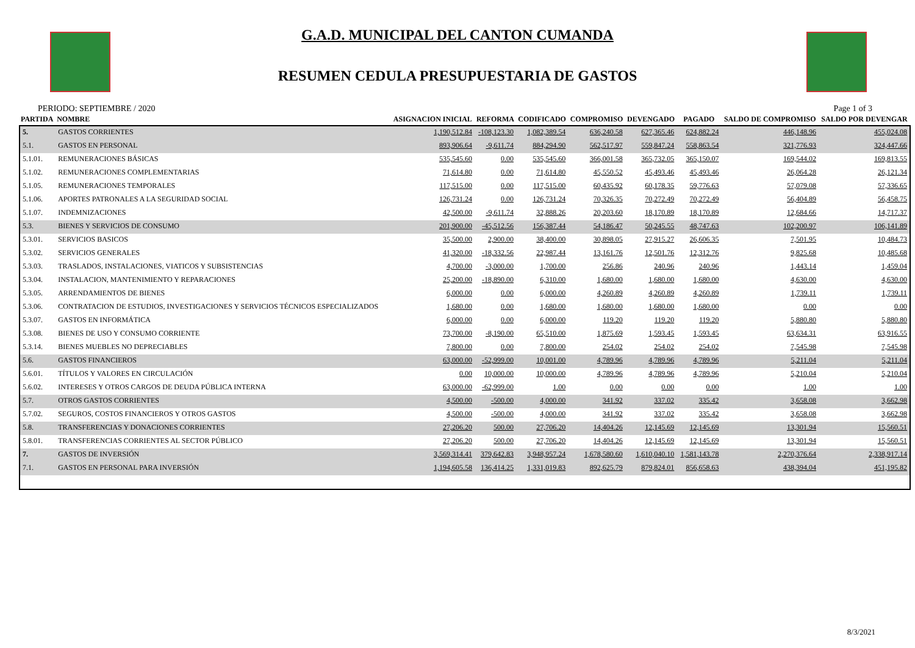G.A.D. MUNICIPAL DEL CANTON CUMANDA
RESUMEN CEDULA PRESUPUESTARIA DE GASTOS
PERIODO: SEPTIEMBRE / 2020 Page 1 of 3
| PARTIDA | NOMBRE | ASIGNACION INICIAL | REFORMA | CODIFICADO | COMPROMISO | DEVENGADO | PAGADO | SALDO DE COMPROMISO | SALDO POR DEVENGAR |
| --- | --- | --- | --- | --- | --- | --- | --- | --- | --- |
| 5. | GASTOS CORRIENTES | 1,190,512.84 | -108,123.30 | 1,082,389.54 | 636,240.58 | 627,365.46 | 624,882.24 | 446,148.96 | 455,024.08 |
| 5.1. | GASTOS EN PERSONAL | 893,906.64 | -9,611.74 | 884,294.90 | 562,517.97 | 559,847.24 | 558,863.54 | 321,776.93 | 324,447.66 |
| 5.1.01. | REMUNERACIONES BÁSICAS | 535,545.60 | 0.00 | 535,545.60 | 366,001.58 | 365,732.05 | 365,150.07 | 169,544.02 | 169,813.55 |
| 5.1.02. | REMUNERACIONES COMPLEMENTARIAS | 71,614.80 | 0.00 | 71,614.80 | 45,550.52 | 45,493.46 | 45,493.46 | 26,064.28 | 26,121.34 |
| 5.1.05. | REMUNERACIONES TEMPORALES | 117,515.00 | 0.00 | 117,515.00 | 60,435.92 | 60,178.35 | 59,776.63 | 57,079.08 | 57,336.65 |
| 5.1.06. | APORTES PATRONALES A LA SEGURIDAD SOCIAL | 126,731.24 | 0.00 | 126,731.24 | 70,326.35 | 70,272.49 | 70,272.49 | 56,404.89 | 56,458.75 |
| 5.1.07. | INDEMNIZACIONES | 42,500.00 | -9,611.74 | 32,888.26 | 20,203.60 | 18,170.89 | 18,170.89 | 12,684.66 | 14,717.37 |
| 5.3. | BIENES Y SERVICIOS DE CONSUMO | 201,900.00 | -45,512.56 | 156,387.44 | 54,186.47 | 50,245.55 | 48,747.63 | 102,200.97 | 106,141.89 |
| 5.3.01. | SERVICIOS BASICOS | 35,500.00 | 2,900.00 | 38,400.00 | 30,898.05 | 27,915.27 | 26,606.35 | 7,501.95 | 10,484.73 |
| 5.3.02. | SERVICIOS GENERALES | 41,320.00 | -18,332.56 | 22,987.44 | 13,161.76 | 12,501.76 | 12,312.76 | 9,825.68 | 10,485.68 |
| 5.3.03. | TRASLADOS, INSTALACIONES, VIATICOS Y SUBSISTENCIAS | 4,700.00 | -3,000.00 | 1,700.00 | 256.86 | 240.96 | 240.96 | 1,443.14 | 1,459.04 |
| 5.3.04. | INSTALACION, MANTENIMIENTO Y REPARACIONES | 25,200.00 | -18,890.00 | 6,310.00 | 1,680.00 | 1,680.00 | 1,680.00 | 4,630.00 | 4,630.00 |
| 5.3.05. | ARRENDAMIENTOS DE BIENES | 6,000.00 | 0.00 | 6,000.00 | 4,260.89 | 4,260.89 | 4,260.89 | 1,739.11 | 1,739.11 |
| 5.3.06. | CONTRATACION DE ESTUDIOS, INVESTIGACIONES Y SERVICIOS TÉCNICOS ESPECIALIZADOS | 1,680.00 | 0.00 | 1,680.00 | 1,680.00 | 1,680.00 | 1,680.00 | 0.00 | 0.00 |
| 5.3.07. | GASTOS EN INFORMÁTICA | 6,000.00 | 0.00 | 6,000.00 | 119.20 | 119.20 | 119.20 | 5,880.80 | 5,880.80 |
| 5.3.08. | BIENES DE USO Y CONSUMO CORRIENTE | 73,700.00 | -8,190.00 | 65,510.00 | 1,875.69 | 1,593.45 | 1,593.45 | 63,634.31 | 63,916.55 |
| 5.3.14. | BIENES MUEBLES NO DEPRECIABLES | 7,800.00 | 0.00 | 7,800.00 | 254.02 | 254.02 | 254.02 | 7,545.98 | 7,545.98 |
| 5.6. | GASTOS FINANCIEROS | 63,000.00 | -52,999.00 | 10,001.00 | 4,789.96 | 4,789.96 | 4,789.96 | 5,211.04 | 5,211.04 |
| 5.6.01. | TÍTULOS Y VALORES EN CIRCULACIÓN | 0.00 | 10,000.00 | 10,000.00 | 4,789.96 | 4,789.96 | 4,789.96 | 5,210.04 | 5,210.04 |
| 5.6.02. | INTERESES Y OTROS CARGOS DE DEUDA PÚBLICA INTERNA | 63,000.00 | -62,999.00 | 1.00 | 0.00 | 0.00 | 0.00 | 1.00 | 1.00 |
| 5.7. | OTROS GASTOS CORRIENTES | 4,500.00 | -500.00 | 4,000.00 | 341.92 | 337.02 | 335.42 | 3,658.08 | 3,662.98 |
| 5.7.02. | SEGUROS, COSTOS FINANCIEROS Y OTROS GASTOS | 4,500.00 | -500.00 | 4,000.00 | 341.92 | 337.02 | 335.42 | 3,658.08 | 3,662.98 |
| 5.8. | TRANSFERENCIAS Y DONACIONES CORRIENTES | 27,206.20 | 500.00 | 27,706.20 | 14,404.26 | 12,145.69 | 12,145.69 | 13,301.94 | 15,560.51 |
| 5.8.01. | TRANSFERENCIAS CORRIENTES AL SECTOR PÚBLICO | 27,206.20 | 500.00 | 27,706.20 | 14,404.26 | 12,145.69 | 12,145.69 | 13,301.94 | 15,560.51 |
| 7. | GASTOS DE INVERSIÓN | 3,569,314.41 | 379,642.83 | 3,948,957.24 | 1,678,580.60 | 1,610,040.10 | 1,581,143.78 | 2,270,376.64 | 2,338,917.14 |
| 7.1. | GASTOS EN PERSONAL PARA INVERSIÓN | 1,194,605.58 | 136,414.25 | 1,331,019.83 | 892,625.79 | 879,824.01 | 856,658.63 | 438,394.04 | 451,195.82 |
8/3/2021